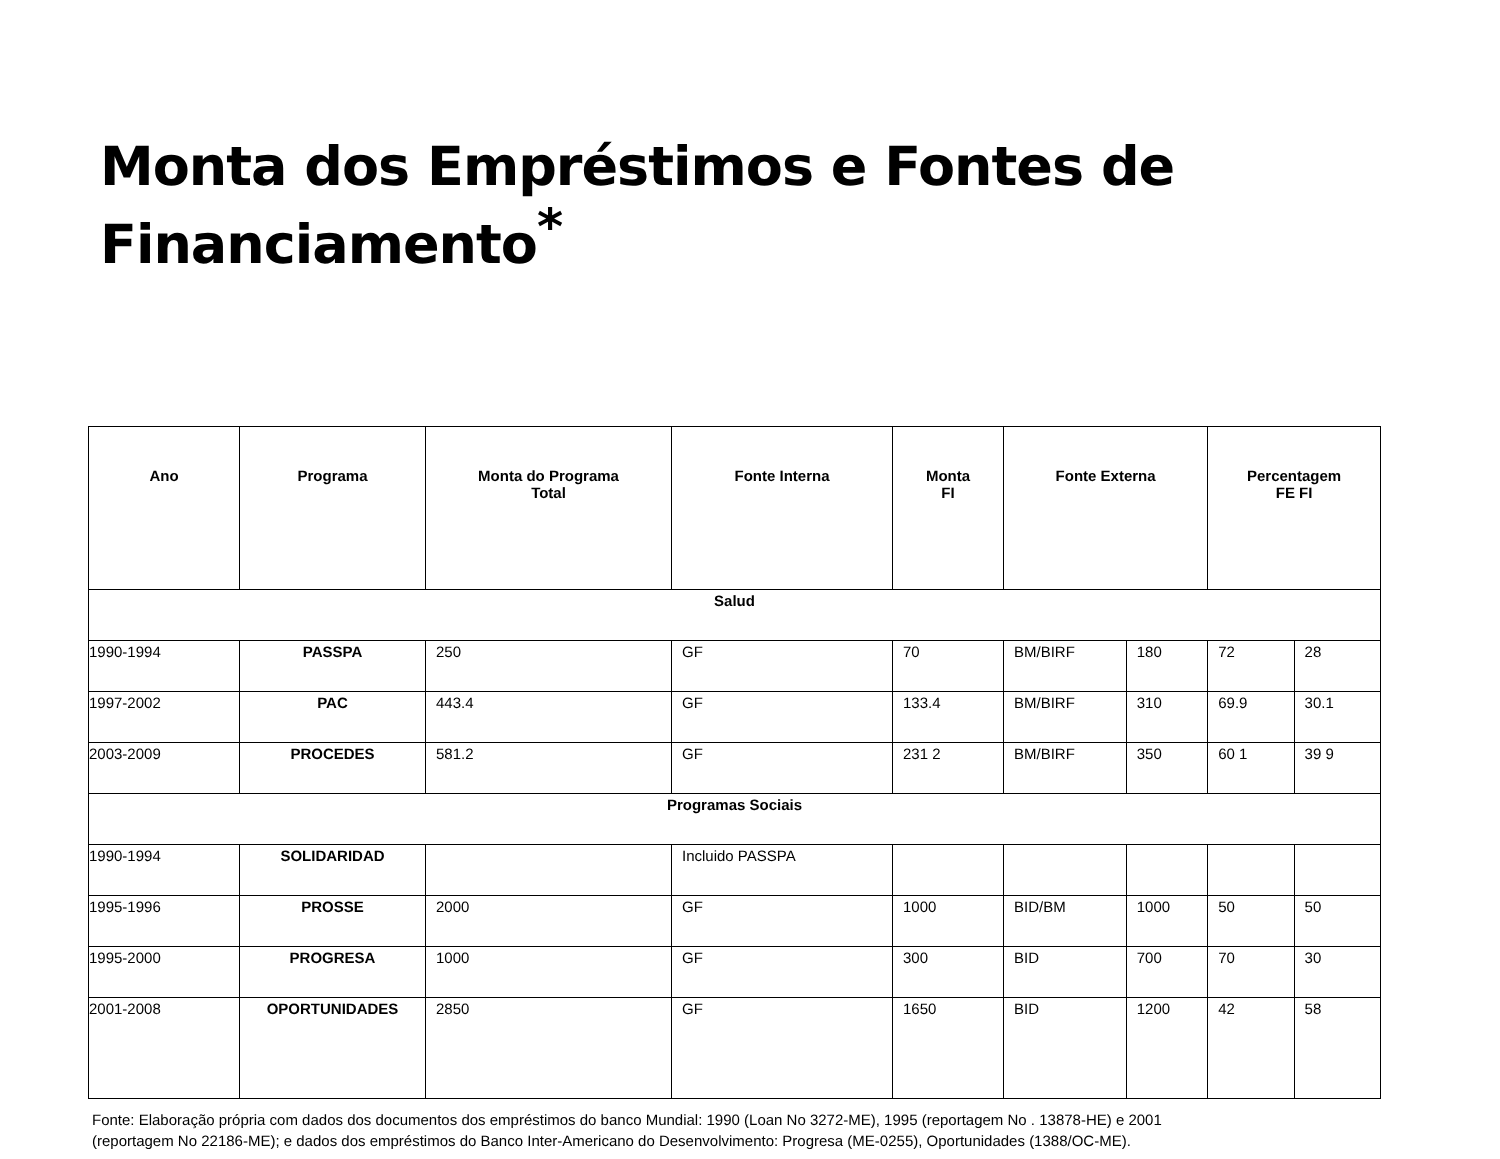Monta dos Empréstimos e Fontes de Financiamento<sup>*</sup>
| Ano | Programa | Monta do Programa Total | Fonte Interna | Monta FI | Fonte Externa | | Percentagem FE FI | |
| --- | --- | --- | --- | --- | --- | --- | --- | --- |
| Salud | | | | | | | | |
| 1990-1994 | PASSPA | 250 | GF | 70 | BM/BIRF | 180 | 72 | 28 |
| 1997-2002 | PAC | 443.4 | GF | 133.4 | BM/BIRF | 310 | 69.9 | 30.1 |
| 2003-2009 | PROCEDES | 581.2 | GF | 231 2 | BM/BIRF | 350 | 60 1 | 39 9 |
| Programas Sociais | | | | | | | | |
| 1990-1994 | SOLIDARIDAD | | Incluido PASSPA | | | | | |
| 1995-1996 | PROSSE | 2000 | GF | 1000 | BID/BM | 1000 | 50 | 50 |
| 1995-2000 | PROGRESA | 1000 | GF | 300 | BID | 700 | 70 | 30 |
| 2001-2008 | OPORTUNIDADES | 2850 | GF | 1650 | BID | 1200 | 42 | 58 |
Fonte: Elaboração própria com dados dos documentos dos empréstimos do banco Mundial: 1990 (Loan No 3272-ME), 1995 (reportagem No . 13878-HE) e 2001
(reportagem No 22186-ME); e dados dos empréstimos do Banco Inter-Americano do Desenvolvimento: Progresa (ME-0255), Oportunidades (1388/OC-ME).